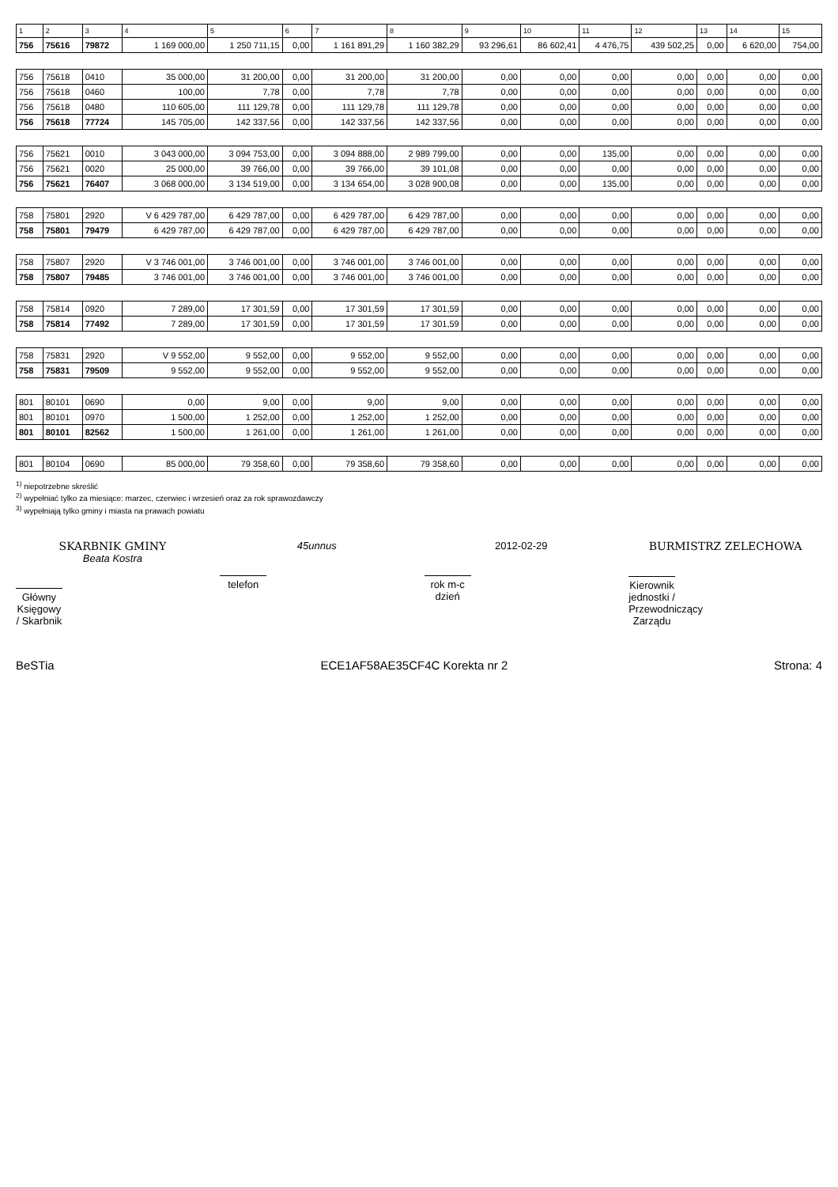| 1 | 2 | 3 | 4 | 5 | 6 | 7 | 8 | 9 | 10 | 11 | 12 | 13 | 14 | 15 |
| --- | --- | --- | --- | --- | --- | --- | --- | --- | --- | --- | --- | --- | --- | --- |
| 756 | 75616 | 79872 | 1 169 000,00 | 1 250 711,15 | 0,00 | 1 161 891,29 | 1 160 382,29 | 93 296,61 | 86 602,41 | 4 476,75 | 439 502,25 | 0,00 | 6 620,00 | 754,00 |
| 756 | 75618 | 0410 | 35 000,00 | 31 200,00 | 0,00 | 31 200,00 | 31 200,00 | 0,00 | 0,00 | 0,00 | 0,00 | 0,00 | 0,00 | 0,00 |
| 756 | 75618 | 0460 | 100,00 | 7,78 | 0,00 | 7,78 | 7,78 | 0,00 | 0,00 | 0,00 | 0,00 | 0,00 | 0,00 | 0,00 |
| 756 | 75618 | 0480 | 110 605,00 | 111 129,78 | 0,00 | 111 129,78 | 111 129,78 | 0,00 | 0,00 | 0,00 | 0,00 | 0,00 | 0,00 | 0,00 |
| 756 | 75618 | 77724 | 145 705,00 | 142 337,56 | 0,00 | 142 337,56 | 142 337,56 | 0,00 | 0,00 | 0,00 | 0,00 | 0,00 | 0,00 | 0,00 |
| 756 | 75621 | 0010 | 3 043 000,00 | 3 094 753,00 | 0,00 | 3 094 888,00 | 2 989 799,00 | 0,00 | 0,00 | 135,00 | 0,00 | 0,00 | 0,00 | 0,00 |
| 756 | 75621 | 0020 | 25 000,00 | 39 766,00 | 0,00 | 39 766,00 | 39 101,08 | 0,00 | 0,00 | 0,00 | 0,00 | 0,00 | 0,00 | 0,00 |
| 756 | 75621 | 76407 | 3 068 000,00 | 3 134 519,00 | 0,00 | 3 134 654,00 | 3 028 900,08 | 0,00 | 0,00 | 135,00 | 0,00 | 0,00 | 0,00 | 0,00 |
| 758 | 75801 | 2920 | V 6 429 787,00 | 6 429 787,00 | 0,00 | 6 429 787,00 | 6 429 787,00 | 0,00 | 0,00 | 0,00 | 0,00 | 0,00 | 0,00 | 0,00 |
| 758 | 75801 | 79479 | 6 429 787,00 | 6 429 787,00 | 0,00 | 6 429 787,00 | 6 429 787,00 | 0,00 | 0,00 | 0,00 | 0,00 | 0,00 | 0,00 | 0,00 |
| 758 | 75807 | 2920 | V 3 746 001,00 | 3 746 001,00 | 0,00 | 3 746 001,00 | 3 746 001,00 | 0,00 | 0,00 | 0,00 | 0,00 | 0,00 | 0,00 | 0,00 |
| 758 | 75807 | 79485 | 3 746 001,00 | 3 746 001,00 | 0,00 | 3 746 001,00 | 3 746 001,00 | 0,00 | 0,00 | 0,00 | 0,00 | 0,00 | 0,00 | 0,00 |
| 758 | 75814 | 0920 | 7 289,00 | 17 301,59 | 0,00 | 17 301,59 | 17 301,59 | 0,00 | 0,00 | 0,00 | 0,00 | 0,00 | 0,00 | 0,00 |
| 758 | 75814 | 77492 | 7 289,00 | 17 301,59 | 0,00 | 17 301,59 | 17 301,59 | 0,00 | 0,00 | 0,00 | 0,00 | 0,00 | 0,00 | 0,00 |
| 758 | 75831 | 2920 | V 9 552,00 | 9 552,00 | 0,00 | 9 552,00 | 9 552,00 | 0,00 | 0,00 | 0,00 | 0,00 | 0,00 | 0,00 | 0,00 |
| 758 | 75831 | 79509 | 9 552,00 | 9 552,00 | 0,00 | 9 552,00 | 9 552,00 | 0,00 | 0,00 | 0,00 | 0,00 | 0,00 | 0,00 | 0,00 |
| 801 | 80101 | 0690 | 0,00 | 9,00 | 0,00 | 9,00 | 9,00 | 0,00 | 0,00 | 0,00 | 0,00 | 0,00 | 0,00 | 0,00 |
| 801 | 80101 | 0970 | 1 500,00 | 1 252,00 | 0,00 | 1 252,00 | 1 252,00 | 0,00 | 0,00 | 0,00 | 0,00 | 0,00 | 0,00 | 0,00 |
| 801 | 80101 | 82562 | 1 500,00 | 1 261,00 | 0,00 | 1 261,00 | 1 261,00 | 0,00 | 0,00 | 0,00 | 0,00 | 0,00 | 0,00 | 0,00 |
| 801 | 80104 | 0690 | 85 000,00 | 79 358,60 | 0,00 | 79 358,60 | 79 358,60 | 0,00 | 0,00 | 0,00 | 0,00 | 0,00 | 0,00 | 0,00 |
<sup>1)</sup> niepotrzebne skreślić
<sup>2)</sup> wypełniać tylko za miesiące: marzec, czerwiec i wrzesień oraz za rok sprawozdawczy
<sup>3)</sup> wypełniają tylko gminy i miasta na prawach powiatu
SKARBNIK GMINY
Beata Kostra
Główny Księgowy / Skarbnik
45unnus
telefon
2012-02-29
rok m-c dzień
BURMISTRZ ZELECHOWA
Kierownik jednostki / Przewodniczący Zarządu
BeSTia ECE1AF58AE35CF4C Korekta nr 2 Strona: 4